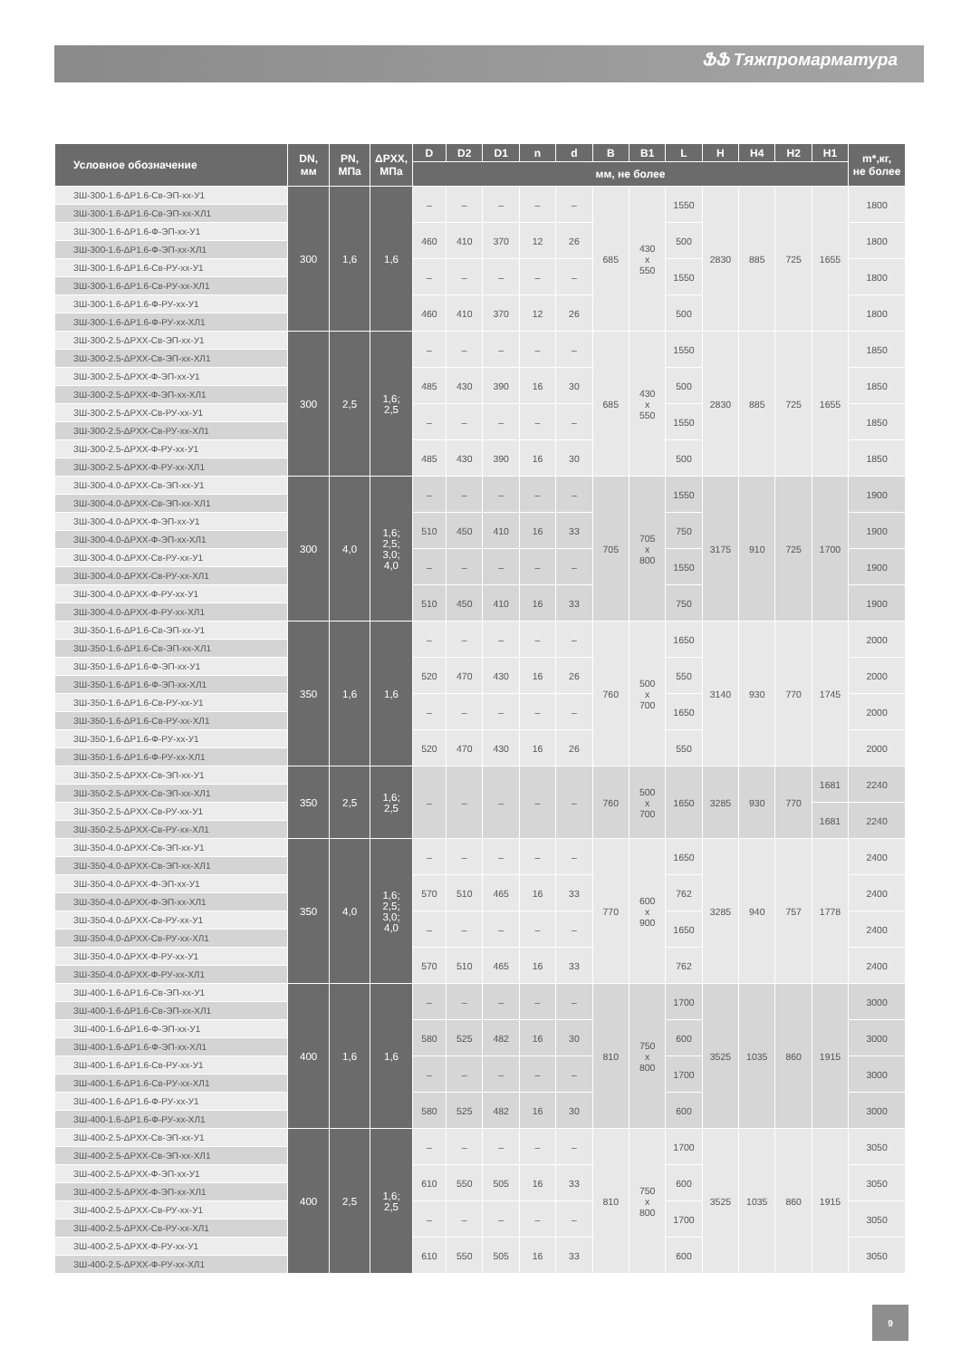ՖՖ Тяжпромарматура
| Условное обозначение | DN, мм | PN, МПа | ΔPXX, МПа | D | D2 | D1 | n | d | B | B1 | L | H | H4 | H2 | H1 | m*,кг, не более |
| --- | --- | --- | --- | --- | --- | --- | --- | --- | --- | --- | --- | --- | --- | --- | --- | --- |
| | | | | мм, не более | | | | | | | | | | | | |
| ЗШ-300-1.6-ΔP1.6-Св-ЭП-хх-У1 | 300 | 1,6 | 1,6 | – | – | – | – | – | 685 | 430 х 550 | 1550 | 2830 | 885 | 725 | 1655 | 1800 |
| ЗШ-300-1.6-ΔP1.6-Св-ЭП-хх-ХЛ1 | | | | | | | | | | | | | | | | |
| ЗШ-300-1.6-ΔP1.6-Ф-ЭП-хх-У1 | | | | 460 | 410 | 370 | 12 | 26 | | | 500 | | | | | 1800 |
| ЗШ-300-1.6-ΔP1.6-Ф-ЭП-хх-ХЛ1 | | | | | | | | | | | | | | | | |
| ЗШ-300-1.6-ΔP1.6-Св-РУ-хх-У1 | | | | – | – | – | – | – | | | 1550 | | | | | 1800 |
| ЗШ-300-1.6-ΔP1.6-Св-РУ-хх-ХЛ1 | | | | | | | | | | | | | | | | |
| ЗШ-300-1.6-ΔP1.6-Ф-РУ-хх-У1 | | | | 460 | 410 | 370 | 12 | 26 | | | 500 | | | | | 1800 |
| ЗШ-300-1.6-ΔP1.6-Ф-РУ-хх-ХЛ1 | | | | | | | | | | | | | | | | |
| ЗШ-300-2.5-ΔPXX-Св-ЭП-хх-У1 | 300 | 2,5 | 1,6; 2,5 | – | – | – | – | – | 685 | 430 х 550 | 1550 | 2830 | 885 | 725 | 1655 | 1850 |
| ЗШ-300-2.5-ΔPXX-Св-ЭП-хх-ХЛ1 | | | | | | | | | | | | | | | | |
| ЗШ-300-2.5-ΔPXX-Ф-ЭП-хх-У1 | | | | 485 | 430 | 390 | 16 | 30 | | | 500 | | | | | 1850 |
| ЗШ-300-2.5-ΔPXX-Ф-ЭП-хх-ХЛ1 | | | | | | | | | | | | | | | | |
| ЗШ-300-2.5-ΔPXX-Св-РУ-хх-У1 | | | | – | – | – | – | – | | | 1550 | | | | | 1850 |
| ЗШ-300-2.5-ΔPXX-Св-РУ-хх-ХЛ1 | | | | | | | | | | | | | | | | |
| ЗШ-300-2.5-ΔPXX-Ф-РУ-хх-У1 | | | | 485 | 430 | 390 | 16 | 30 | | | 500 | | | | | 1850 |
| ЗШ-300-2.5-ΔPXX-Ф-РУ-хх-ХЛ1 | | | | | | | | | | | | | | | | |
| ЗШ-300-4.0-ΔPXX-Св-ЭП-хх-У1 | 300 | 4,0 | 1,6; 2,5; 3,0; 4,0 | – | – | – | – | – | 705 | 705 х 800 | 1550 | 3175 | 910 | 725 | 1700 | 1900 |
| ЗШ-300-4.0-ΔPXX-Св-ЭП-хх-ХЛ1 | | | | | | | | | | | | | | | | |
| ЗШ-300-4.0-ΔPXX-Ф-ЭП-хх-У1 | | | | 510 | 450 | 410 | 16 | 33 | | | 750 | | | | | 1900 |
| ЗШ-300-4.0-ΔPXX-Ф-ЭП-хх-ХЛ1 | | | | | | | | | | | | | | | | |
| ЗШ-300-4.0-ΔPXX-Св-РУ-хх-У1 | | | | – | – | – | – | – | | | 1550 | | | | | 1900 |
| ЗШ-300-4.0-ΔPXX-Св-РУ-хх-ХЛ1 | | | | | | | | | | | | | | | | |
| ЗШ-300-4.0-ΔPXX-Ф-РУ-хх-У1 | | | | 510 | 450 | 410 | 16 | 33 | | | 750 | | | | | 1900 |
| ЗШ-300-4.0-ΔPXX-Ф-РУ-хх-ХЛ1 | | | | | | | | | | | | | | | | |
| ЗШ-350-1.6-ΔP1.6-Св-ЭП-хх-У1 | 350 | 1,6 | 1,6 | – | – | – | – | – | 760 | 500 х 700 | 1650 | 3140 | 930 | 770 | 1745 | 2000 |
| ЗШ-350-1.6-ΔP1.6-Св-ЭП-хх-ХЛ1 | | | | | | | | | | | | | | | | |
| ЗШ-350-1.6-ΔP1.6-Ф-ЭП-хх-У1 | | | | 520 | 470 | 430 | 16 | 26 | | | 550 | | | | | 2000 |
| ЗШ-350-1.6-ΔP1.6-Ф-ЭП-хх-ХЛ1 | | | | | | | | | | | | | | | | |
| ЗШ-350-1.6-ΔP1.6-Св-РУ-хх-У1 | | | | – | – | – | – | – | | | 1650 | | | | | 2000 |
| ЗШ-350-1.6-ΔP1.6-Св-РУ-хх-ХЛ1 | | | | | | | | | | | | | | | | |
| ЗШ-350-1.6-ΔP1.6-Ф-РУ-хх-У1 | | | | 520 | 470 | 430 | 16 | 26 | | | 550 | | | | | 2000 |
| ЗШ-350-1.6-ΔP1.6-Ф-РУ-хх-ХЛ1 | | | | | | | | | | | | | | | | |
| ЗШ-350-2.5-ΔPXX-Св-ЭП-хх-У1 | 350 | 2,5 | 1,6; 2,5 | – | – | – | – | – | 760 | 500 х 700 | 1650 | 3285 | 930 | 770 | 1681 | 2240 |
| ЗШ-350-2.5-ΔPXX-Св-ЭП-хх-ХЛ1 | | | | | | | | | | | | | | | | |
| ЗШ-350-2.5-ΔPXX-Св-РУ-хх-У1 | | | | | | | | | | | | | | | 1681 | 2240 |
| ЗШ-350-2.5-ΔPXX-Св-РУ-хх-ХЛ1 | | | | | | | | | | | | | | | | |
| ЗШ-350-4.0-ΔPXX-Св-ЭП-хх-У1 | 350 | 4,0 | 1,6; 2,5; 3,0; 4,0 | – | – | – | – | – | 770 | 600 х 900 | 1650 | 3285 | 940 | 757 | 1778 | 2400 |
| ЗШ-350-4.0-ΔPXX-Св-ЭП-хх-ХЛ1 | | | | | | | | | | | | | | | | |
| ЗШ-350-4.0-ΔPXX-Ф-ЭП-хх-У1 | | | | 570 | 510 | 465 | 16 | 33 | | | 762 | | | | | 2400 |
| ЗШ-350-4.0-ΔPXX-Ф-ЭП-хх-ХЛ1 | | | | | | | | | | | | | | | | |
| ЗШ-350-4.0-ΔPXX-Св-РУ-хх-У1 | | | | – | – | – | – | – | | | 1650 | | | | | 2400 |
| ЗШ-350-4.0-ΔPXX-Св-РУ-хх-ХЛ1 | | | | | | | | | | | | | | | | |
| ЗШ-350-4.0-ΔPXX-Ф-РУ-хх-У1 | | | | 570 | 510 | 465 | 16 | 33 | | | 762 | | | | | 2400 |
| ЗШ-350-4.0-ΔPXX-Ф-РУ-хх-ХЛ1 | | | | | | | | | | | | | | | | |
| ЗШ-400-1.6-ΔP1.6-Св-ЭП-хх-У1 | 400 | 1,6 | 1,6 | – | – | – | – | – | 810 | 750 х 800 | 1700 | 3525 | 1035 | 860 | 1915 | 3000 |
| ЗШ-400-1.6-ΔP1.6-Св-ЭП-хх-ХЛ1 | | | | | | | | | | | | | | | | |
| ЗШ-400-1.6-ΔP1.6-Ф-ЭП-хх-У1 | | | | 580 | 525 | 482 | 16 | 30 | | | 600 | | | | | 3000 |
| ЗШ-400-1.6-ΔP1.6-Ф-ЭП-хх-ХЛ1 | | | | | | | | | | | | | | | | |
| ЗШ-400-1.6-ΔP1.6-Св-РУ-хх-У1 | | | | – | – | – | – | – | | | 1700 | | | | | 3000 |
| ЗШ-400-1.6-ΔP1.6-Св-РУ-хх-ХЛ1 | | | | | | | | | | | | | | | | |
| ЗШ-400-1.6-ΔP1.6-Ф-РУ-хх-У1 | | | | 580 | 525 | 482 | 16 | 30 | | | 600 | | | | | 3000 |
| ЗШ-400-1.6-ΔP1.6-Ф-РУ-хх-ХЛ1 | | | | | | | | | | | | | | | | |
| ЗШ-400-2.5-ΔPXX-Св-ЭП-хх-У1 | 400 | 2,5 | 1,6; 2,5 | – | – | – | – | – | 810 | 750 х 800 | 1700 | 3525 | 1035 | 860 | 1915 | 3050 |
| ЗШ-400-2.5-ΔPXX-Св-ЭП-хх-ХЛ1 | | | | | | | | | | | | | | | | |
| ЗШ-400-2.5-ΔPXX-Ф-ЭП-хх-У1 | | | | 610 | 550 | 505 | 16 | 33 | | | 600 | | | | | 3050 |
| ЗШ-400-2.5-ΔPXX-Ф-ЭП-хх-ХЛ1 | | | | | | | | | | | | | | | | |
| ЗШ-400-2.5-ΔPXX-Св-РУ-хх-У1 | | | | – | – | – | – | – | | | 1700 | | | | | 3050 |
| ЗШ-400-2.5-ΔPXX-Св-РУ-хх-ХЛ1 | | | | | | | | | | | | | | | | |
| ЗШ-400-2.5-ΔPXX-Ф-РУ-хх-У1 | | | | 610 | 550 | 505 | 16 | 33 | | | 600 | | | | | 3050 |
| ЗШ-400-2.5-ΔPXX-Ф-РУ-хх-ХЛ1 | | | | | | | | | | | | | | | | |
9